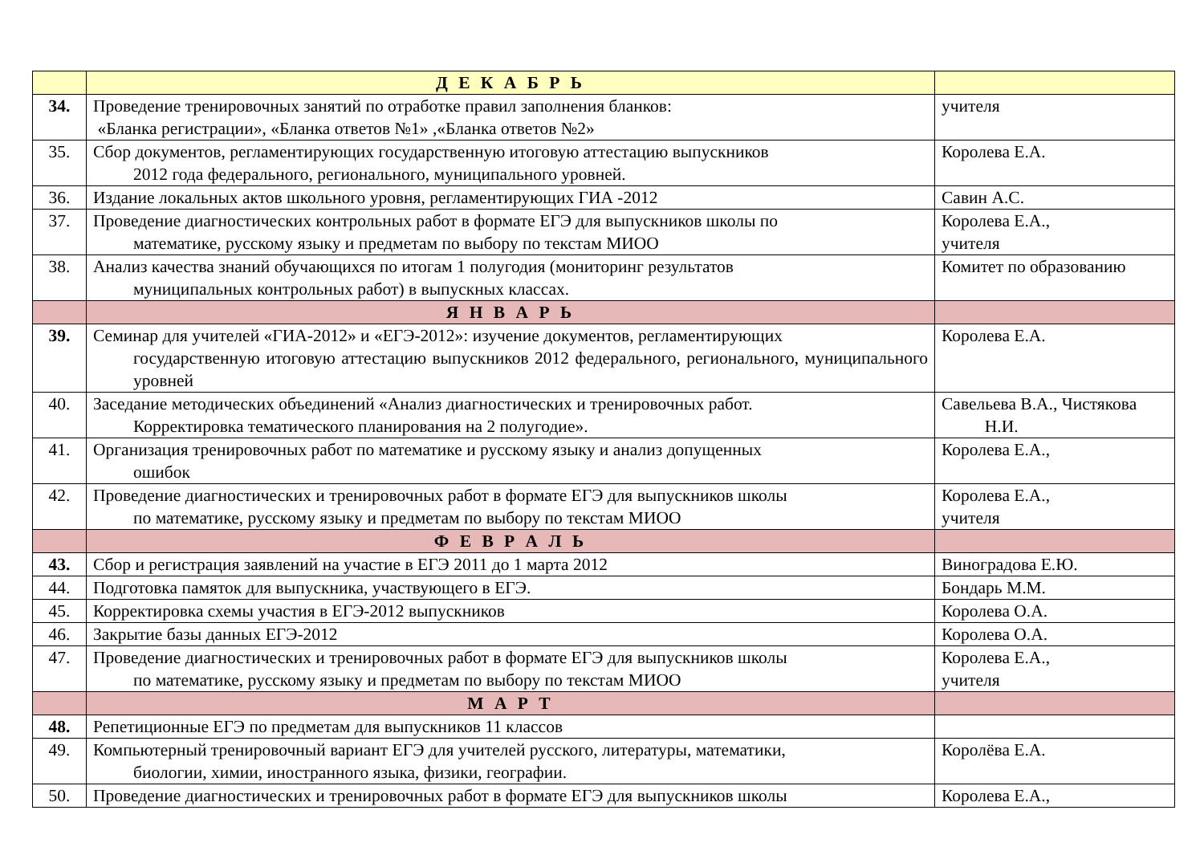| | Д Е К А Б Р Ь | |
| 34. | Проведение тренировочных занятий по отработке правил заполнения бланков: «Бланка регистрации», «Бланка ответов №1» ,«Бланка ответов №2» | учителя |
| 35. | Сбор документов, регламентирующих государственную итоговую аттестацию выпускников 2012 года федерального, регионального, муниципального уровней. | Королева Е.А. |
| 36. | Издание локальных актов школьного уровня, регламентирующих ГИА -2012 | Савин А.С. |
| 37. | Проведение диагностических контрольных работ в формате ЕГЭ для выпускников школы по математике, русскому языку и предметам по выбору по текстам МИОО | Королева Е.А., учителя |
| 38. | Анализ качества знаний обучающихся по итогам 1 полугодия (мониторинг результатов муниципальных контрольных работ) в выпускных классах. | Комитет по образованию |
| | Я Н В А Р Ь | |
| 39. | Семинар для учителей «ГИА-2012» и «ЕГЭ-2012»: изучение документов, регламентирующих государственную итоговую аттестацию выпускников 2012 федерального, регионального, муниципального уровней | Королева Е.А. |
| 40. | Заседание методических объединений «Анализ диагностических и тренировочных работ. Корректировка тематического планирования на 2 полугодие». | Савельева В.А., Чистякова Н.И. |
| 41. | Организация тренировочных работ по математике и русскому языку и анализ допущенных ошибок | Королева Е.А., |
| 42. | Проведение диагностических и тренировочных работ в формате ЕГЭ для выпускников школы по математике, русскому языку и предметам по выбору по текстам МИОО | Королева Е.А., учителя |
| | Ф Е В Р А Л Ь | |
| 43. | Сбор и регистрация заявлений на участие в ЕГЭ 2011 до 1 марта 2012 | Виноградова Е.Ю. |
| 44. | Подготовка памяток для выпускника, участвующего в ЕГЭ. | Бондарь М.М. |
| 45. | Корректировка схемы участия в ЕГЭ-2012 выпускников | Королева О.А. |
| 46. | Закрытие базы данных ЕГЭ-2012 | Королева О.А. |
| 47. | Проведение диагностических и тренировочных работ в формате ЕГЭ для выпускников школы по математике, русскому языку и предметам по выбору по текстам МИОО | Королева Е.А., учителя |
| | М А Р Т | |
| 48. | Репетиционные ЕГЭ по предметам для выпускников 11 классов | |
| 49. | Компьютерный тренировочный вариант ЕГЭ для учителей русского, литературы, математики, биологии, химии, иностранного языка, физики, географии. | Королёва Е.А. |
| 50. | Проведение диагностических и тренировочных работ в формате ЕГЭ для выпускников школы | Королева Е.А., |